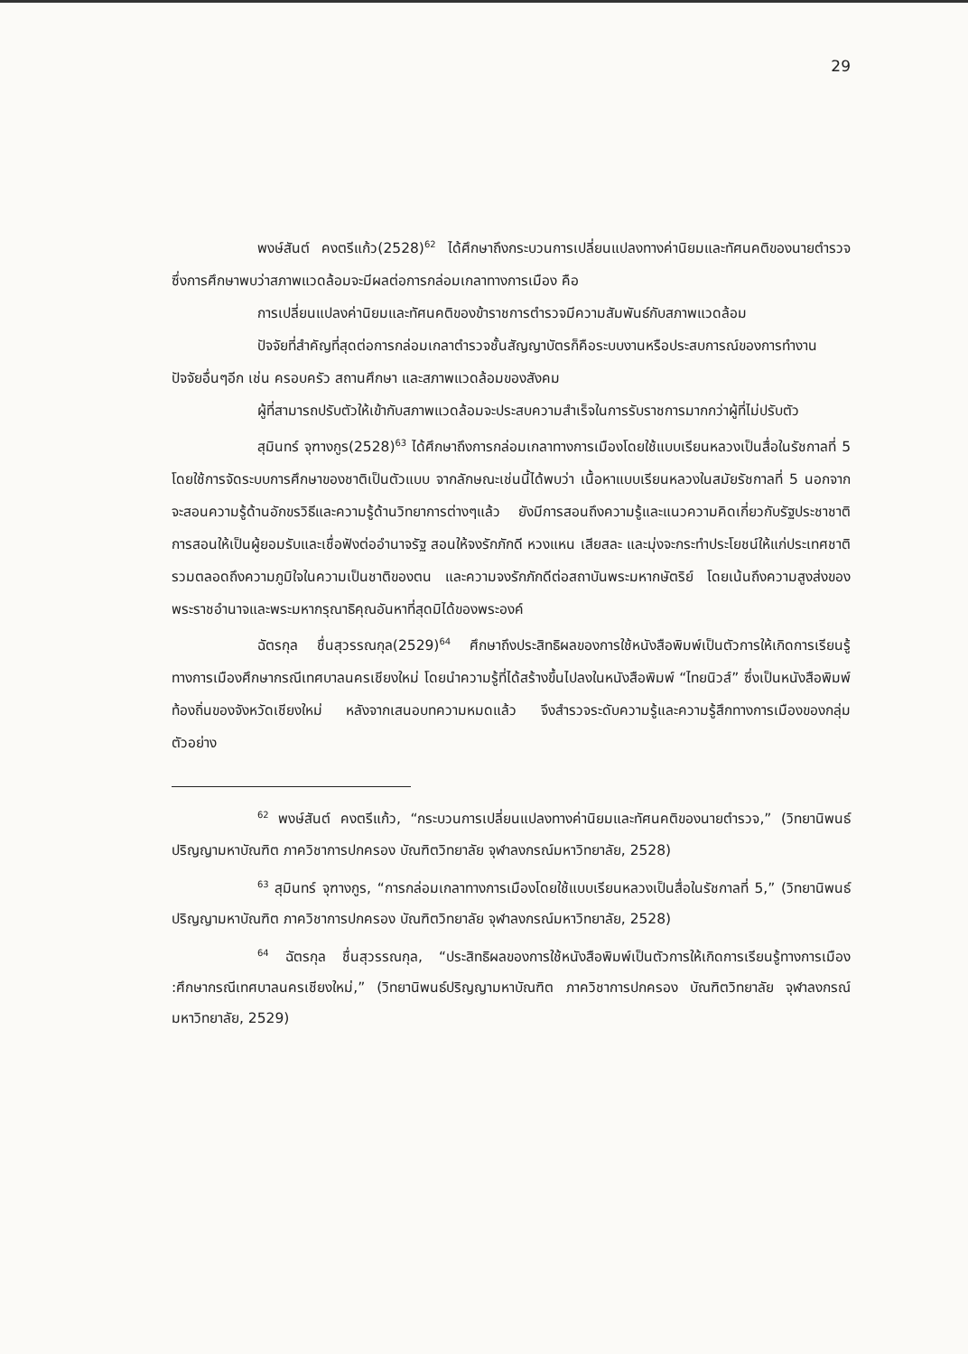29
พงษ์สันต์ คงตรีแก้ว(2528)<sup>62</sup> ได้ศึกษาถึงกระบวนการเปลี่ยนแปลงทางค่านิยมและทัศนคติของนายตำรวจ ซึ่งการศึกษาพบว่าสภาพแวดล้อมจะมีผลต่อการกล่อมเกลาทางการเมือง คือ
การเปลี่ยนแปลงค่านิยมและทัศนคติของข้าราชการตำรวจมีความสัมพันธ์กับสภาพแวดล้อม
ปัจจัยที่สำคัญที่สุดต่อการกล่อมเกลาตำรวจชั้นสัญญาบัตรก็คือระบบงานหรือประสบการณ์ของการทำงาน ปัจจัยอื่นๆอีก เช่น ครอบครัว สถานศึกษา และสภาพแวดล้อมของสังคม
ผู้ที่สามารถปรับตัวให้เข้ากับสภาพแวดล้อมจะประสบความสำเร็จในการรับราชการมากกว่าผู้ที่ไม่ปรับตัว
สุมินทร์ จุฑางกูร(2528)<sup>63</sup> ได้ศึกษาถึงการกล่อมเกลาทางการเมืองโดยใช้แบบเรียนหลวงเป็นสื่อในรัชกาลที่ 5 โดยใช้การจัดระบบการศึกษาของชาติเป็นตัวแบบ จากลักษณะเช่นนี้ได้พบว่า เนื้อหาแบบเรียนหลวงในสมัยรัชกาลที่ 5 นอกจากจะสอนความรู้ด้านอักขรวิธีและความรู้ด้านวิทยาการต่างๆแล้ว ยังมีการสอนถึงความรู้และแนวความคิดเกี่ยวกับรัฐประชาชาติ การสอนให้เป็นผู้ยอมรับและเชื่อฟังต่ออำนาจรัฐ สอนให้จงรักภักดี หวงแหน เสียสละ และมุ่งจะกระทำประโยชน์ให้แก่ประเทศชาติรวมตลอดถึงความภูมิใจในความเป็นชาติของตน และความจงรักภักดีต่อสถาบันพระมหากษัตริย์ โดยเน้นถึงความสูงส่งของพระราชอำนาจและพระมหากรุณาธิคุณอันหาที่สุดมิได้ของพระองค์
ฉัตรกุล ชื่นสุวรรณกุล(2529)<sup>64</sup> ศึกษาถึงประสิทธิผลของการใช้หนังสือพิมพ์เป็นตัวการให้เกิดการเรียนรู้ทางการเมืองศึกษากรณีเทศบาลนครเชียงใหม่ โดยนำความรู้ที่ได้สร้างขึ้นไปลงในหนังสือพิมพ์ “ไทยนิวส์” ซึ่งเป็นหนังสือพิมพ์ท้องถิ่นของจังหวัดเชียงใหม่ หลังจากเสนอบทความหมดแล้ว จึงสำรวจระดับความรู้และความรู้สึกทางการเมืองของกลุ่มตัวอย่าง
<sup>62</sup> พงษ์สันต์ คงตรีแก้ว, “กระบวนการเปลี่ยนแปลงทางค่านิยมและทัศนคติของนายตำรวจ,” (วิทยานิพนธ์ปริญญามหาบัณฑิต ภาควิชาการปกครอง บัณฑิตวิทยาลัย จุฬาลงกรณ์มหาวิทยาลัย, 2528)
<sup>63</sup> สุมินทร์ จุฑางกูร, “การกล่อมเกลาทางการเมืองโดยใช้แบบเรียนหลวงเป็นสื่อในรัชกาลที่ 5,” (วิทยานิพนธ์ปริญญามหาบัณฑิต ภาควิชาการปกครอง บัณฑิตวิทยาลัย จุฬาลงกรณ์มหาวิทยาลัย, 2528)
<sup>64</sup> ฉัตรกุล ชื่นสุวรรณกุล, “ประสิทธิผลของการใช้หนังสือพิมพ์เป็นตัวการให้เกิดการเรียนรู้ทางการเมือง :ศึกษากรณีเทศบาลนครเชียงใหม่,” (วิทยานิพนธ์ปริญญามหาบัณฑิต ภาควิชาการปกครอง บัณฑิตวิทยาลัย จุฬาลงกรณ์มหาวิทยาลัย, 2529)